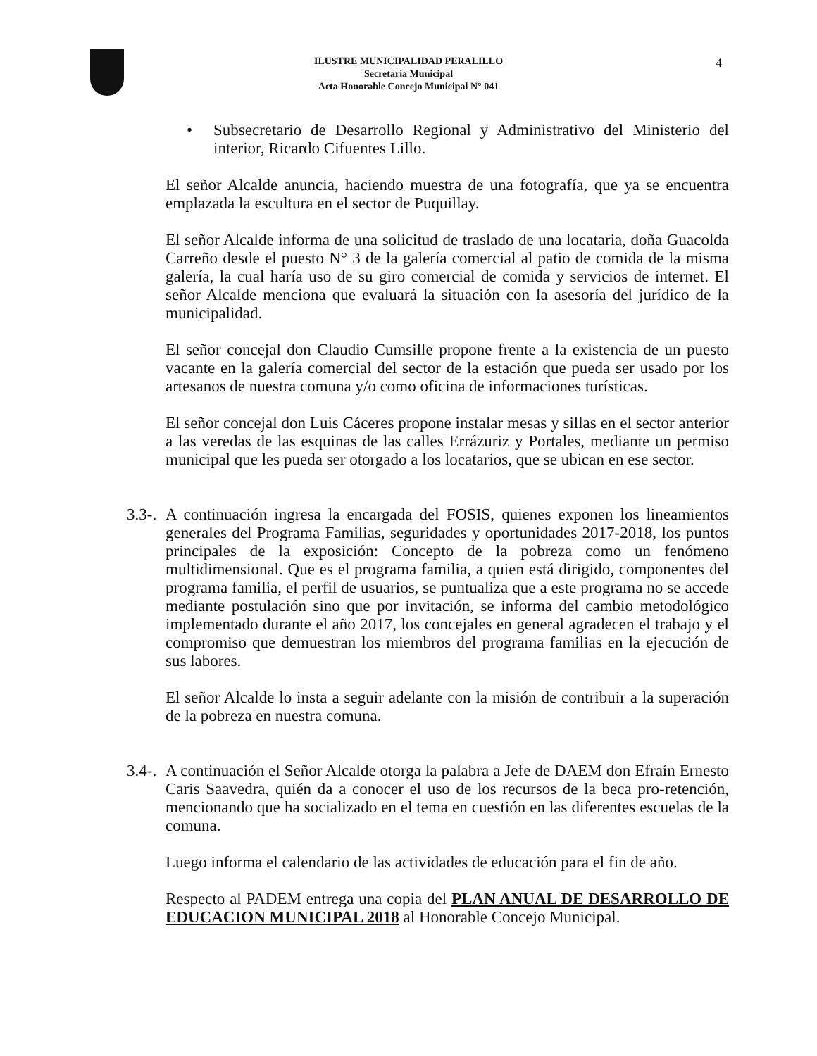ILUSTRE MUNICIPALIDAD PERALILLO
Secretaria Municipal
Acta Honorable Concejo Municipal N° 041
4
• Subsecretario de Desarrollo Regional y Administrativo del Ministerio del interior, Ricardo Cifuentes Lillo.
El señor Alcalde anuncia, haciendo muestra de una fotografía, que ya se encuentra emplazada la escultura en el sector de Puquillay.
El señor Alcalde informa de una solicitud de traslado de una locataria, doña Guacolda Carreño desde el puesto N° 3 de la galería comercial al patio de comida de la misma galería, la cual haría uso de su giro comercial de comida y servicios de internet. El señor Alcalde menciona que evaluará la situación con la asesoría del jurídico de la municipalidad.
El señor concejal don Claudio Cumsille propone frente a la existencia de un puesto vacante en la galería comercial del sector de la estación que pueda ser usado por los artesanos de nuestra comuna y/o como oficina de informaciones turísticas.
El señor concejal don Luis Cáceres propone instalar mesas y sillas en el sector anterior a las veredas de las esquinas de las calles Errázuriz y Portales, mediante un permiso municipal que les pueda ser otorgado a los locatarios, que se ubican en ese sector.
3.3-.
A continuación ingresa la encargada del FOSIS, quienes exponen los lineamientos generales del Programa Familias, seguridades y oportunidades 2017-2018, los puntos principales de la exposición: Concepto de la pobreza como un fenómeno multidimensional. Que es el programa familia, a quien está dirigido, componentes del programa familia, el perfil de usuarios, se puntualiza que a este programa no se accede mediante postulación sino que por invitación, se informa del cambio metodológico implementado durante el año 2017, los concejales en general agradecen el trabajo y el compromiso que demuestran los miembros del programa familias en la ejecución de sus labores.
El señor Alcalde lo insta a seguir adelante con la misión de contribuir a la superación de la pobreza en nuestra comuna.
3.4-.
A continuación el Señor Alcalde otorga la palabra a Jefe de DAEM don Efraín Ernesto Caris Saavedra, quién da a conocer el uso de los recursos de la beca pro-retención, mencionando que ha socializado en el tema en cuestión en las diferentes escuelas de la comuna.
Luego informa el calendario de las actividades de educación para el fin de año.
Respecto al PADEM entrega una copia del PLAN ANUAL DE DESARROLLO DE EDUCACION MUNICIPAL 2018 al Honorable Concejo Municipal.